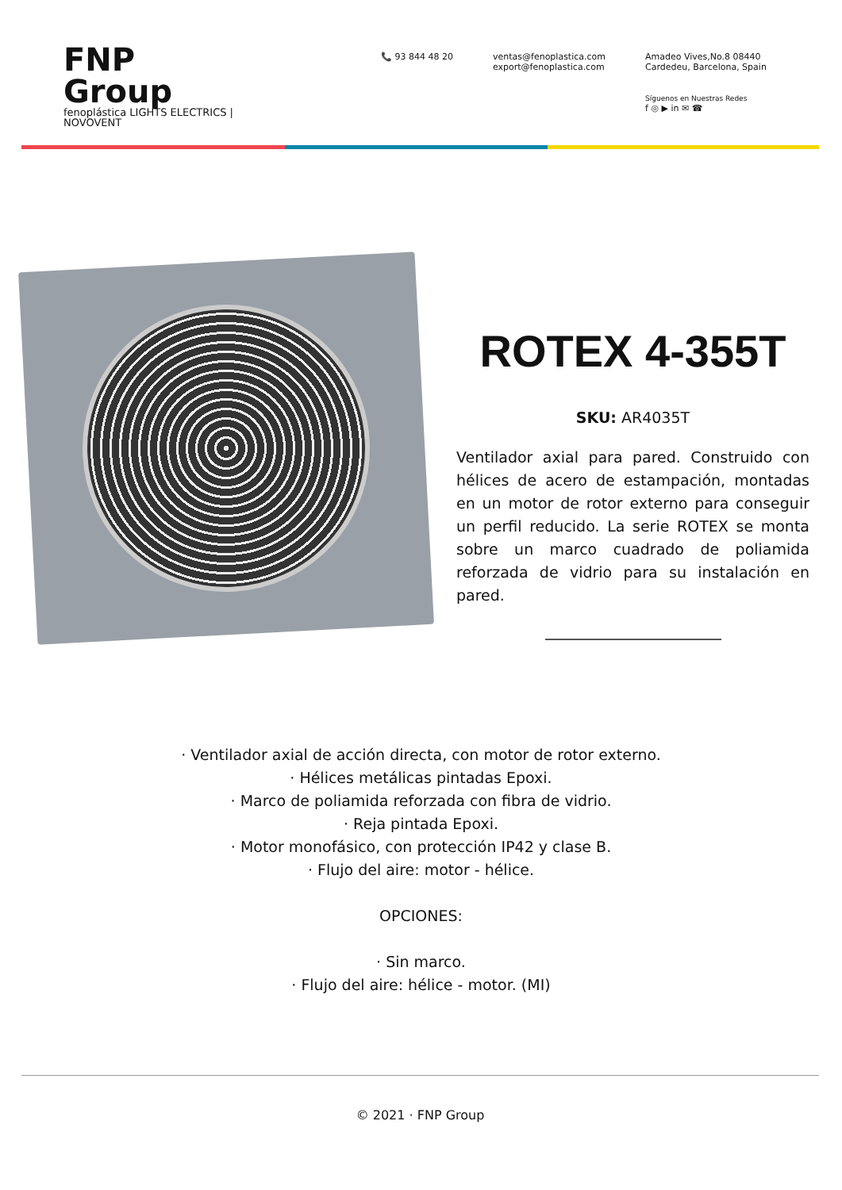FNP Group
fenoplástica LIGHTS ELECTRICS | NOVOVENT
📞 93 844 48 20 ventas@fenoplastica.com
export@fenoplastica.com
Amadeo Vives,No.8 08440
Cardedeu, Barcelona, Spain
Síguenos en Nuestras Redes
f ◎ ▶ in ✉ ☎
ROTEX 4-355T
SKU: AR4035T
Ventilador axial para pared. Construido con hélices de acero de estampación, montadas en un motor de rotor externo para conseguir un perfil reducido. La serie ROTEX se monta sobre un marco cuadrado de poliamida reforzada de vidrio para su instalación en pared.
· Ventilador axial de acción directa, con motor de rotor externo.
· Hélices metálicas pintadas Epoxi.
· Marco de poliamida reforzada con fibra de vidrio.
· Reja pintada Epoxi.
· Motor monofásico, con protección IP42 y clase B.
· Flujo del aire: motor - hélice.
OPCIONES:
· Sin marco.
· Flujo del aire: hélice - motor. (MI)
© 2021 · FNP Group